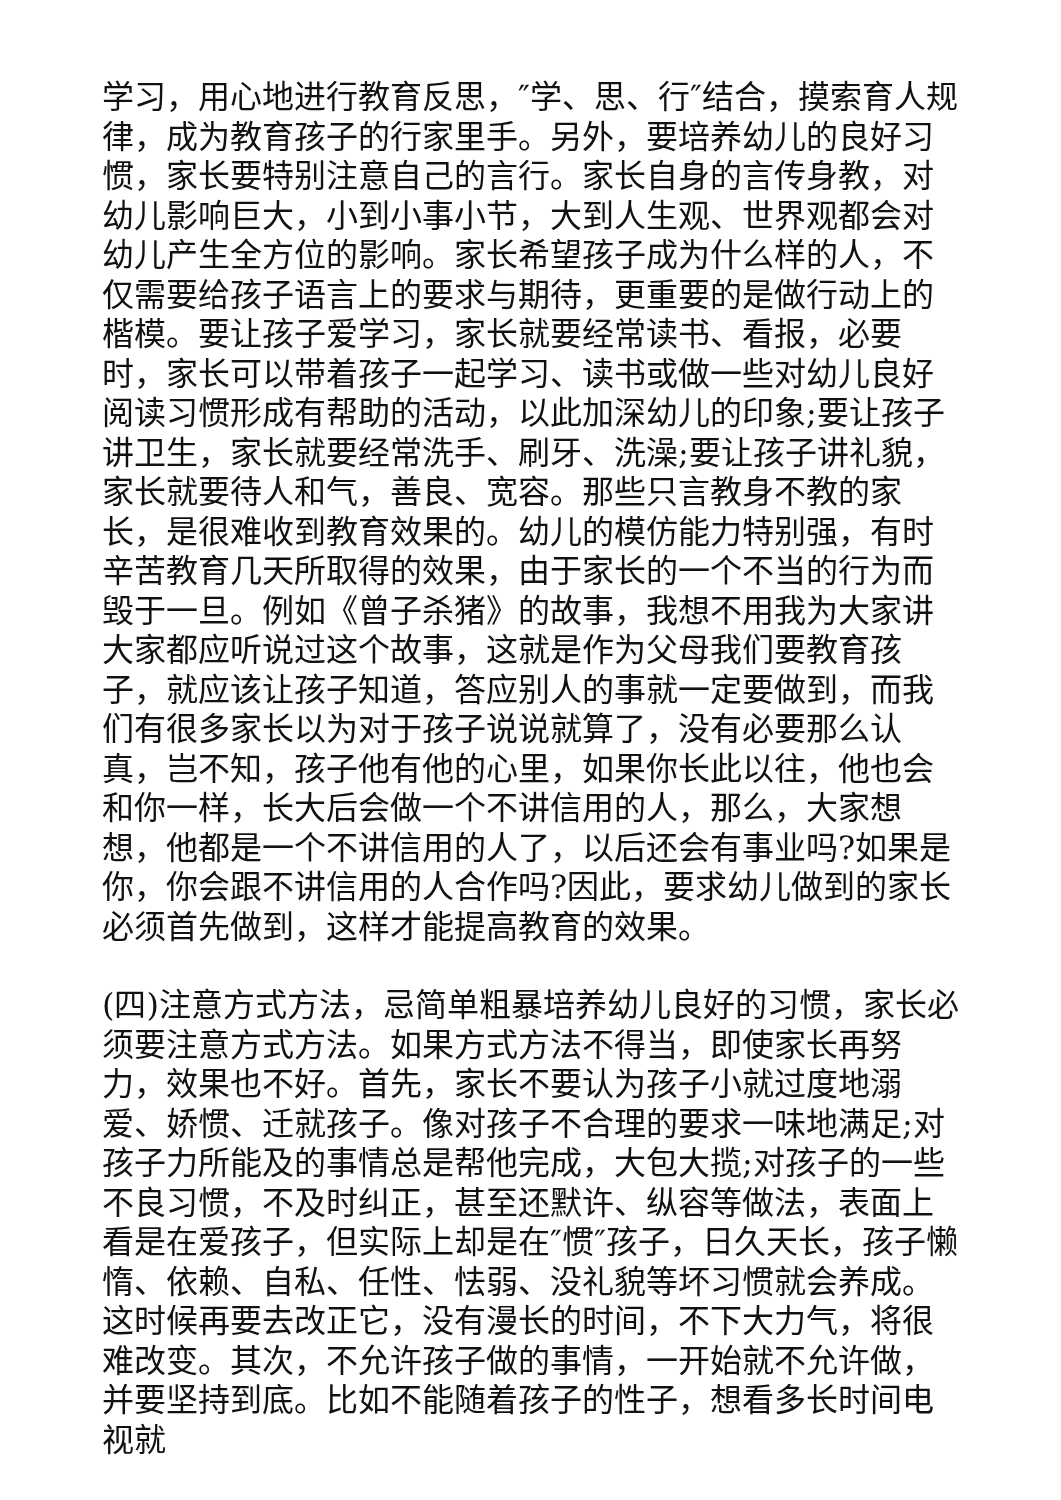学习，用心地进行教育反思，″学、思、行″结合，摸索育人规律，成为教育孩子的行家里手。另外，要培养幼儿的良好习惯，家长要特别注意自己的言行。家长自身的言传身教，对幼儿影响巨大，小到小事小节，大到人生观、世界观都会对幼儿产生全方位的影响。家长希望孩子成为什么样的人，不仅需要给孩子语言上的要求与期待，更重要的是做行动上的楷模。要让孩子爱学习，家长就要经常读书、看报，必要时，家长可以带着孩子一起学习、读书或做一些对幼儿良好阅读习惯形成有帮助的活动，以此加深幼儿的印象;要让孩子讲卫生，家长就要经常洗手、刷牙、洗澡;要让孩子讲礼貌，家长就要待人和气，善良、宽容。那些只言教身不教的家长，是很难收到教育效果的。幼儿的模仿能力特别强，有时辛苦教育几天所取得的效果，由于家长的一个不当的行为而毁于一旦。例如《曾子杀猪》的故事，我想不用我为大家讲大家都应听说过这个故事，这就是作为父母我们要教育孩子，就应该让孩子知道，答应别人的事就一定要做到，而我们有很多家长以为对于孩子说说就算了，没有必要那么认真，岂不知，孩子他有他的心里，如果你长此以往，他也会和你一样，长大后会做一个不讲信用的人，那么，大家想想，他都是一个不讲信用的人了，以后还会有事业吗?如果是你，你会跟不讲信用的人合作吗?因此，要求幼儿做到的家长必须首先做到，这样才能提高教育的效果。
(四)注意方式方法，忌简单粗暴培养幼儿良好的习惯，家长必须要注意方式方法。如果方式方法不得当，即使家长再努力，效果也不好。首先，家长不要认为孩子小就过度地溺爱、娇惯、迁就孩子。像对孩子不合理的要求一味地满足;对孩子力所能及的事情总是帮他完成，大包大揽;对孩子的一些不良习惯，不及时纠正，甚至还默许、纵容等做法，表面上看是在爱孩子，但实际上却是在″惯″孩子，日久天长，孩子懒惰、依赖、自私、任性、怯弱、没礼貌等坏习惯就会养成。这时候再要去改正它，没有漫长的时间，不下大力气，将很难改变。其次，不允许孩子做的事情，一开始就不允许做，并要坚持到底。比如不能随着孩子的性子，想看多长时间电视就